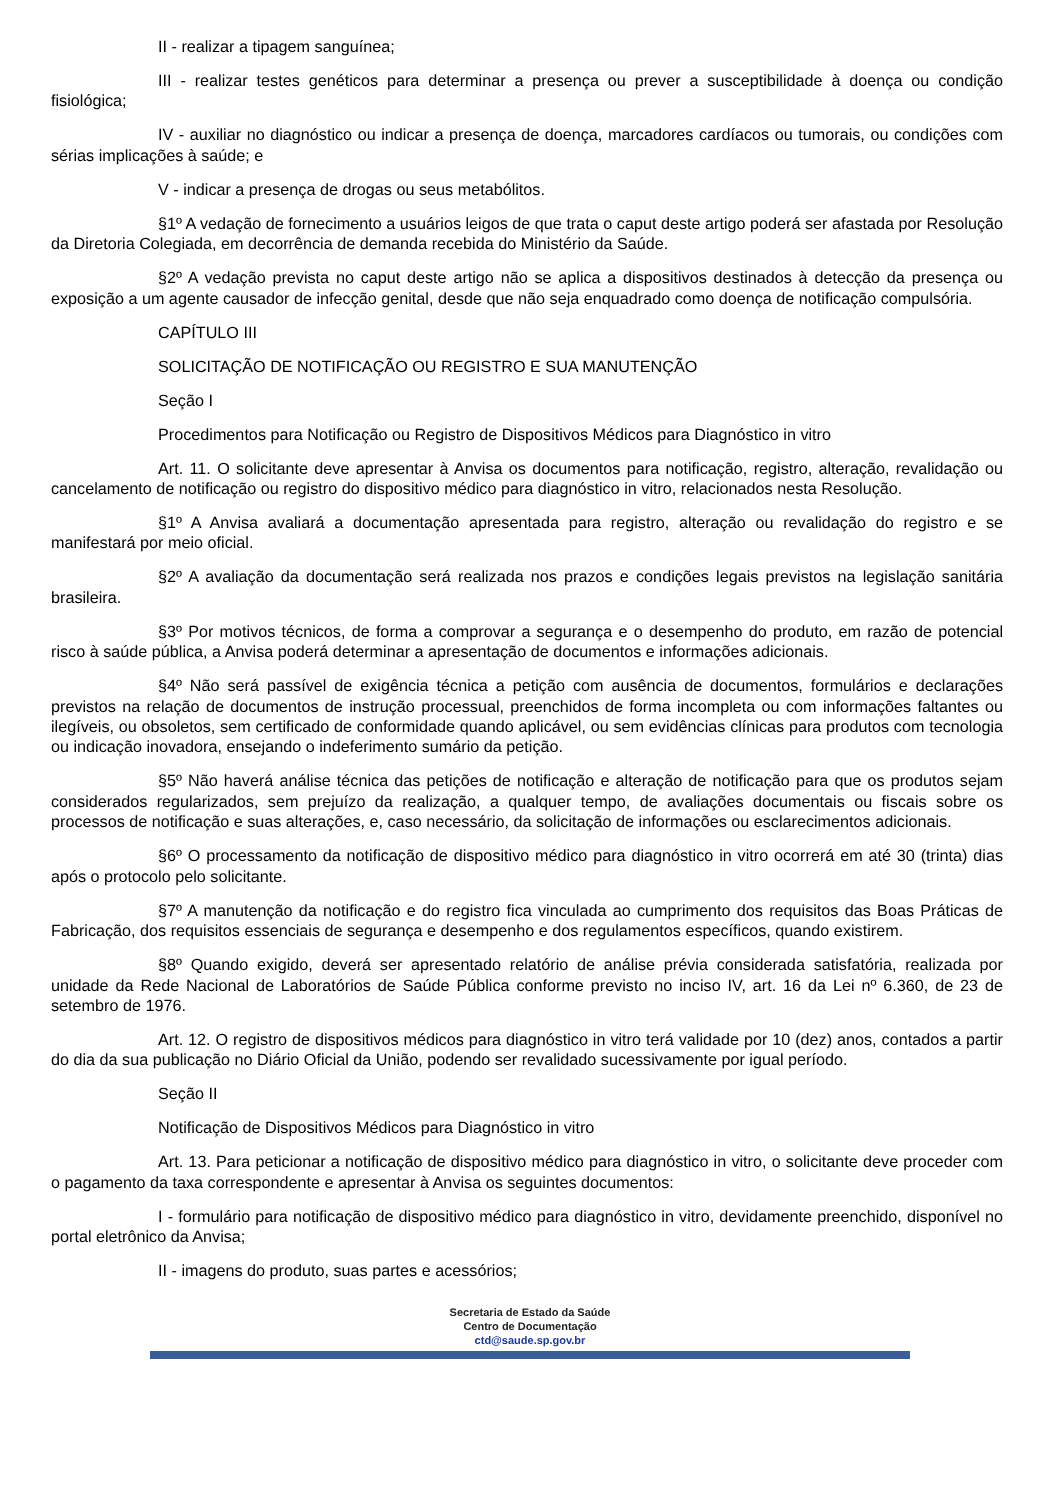II - realizar a tipagem sanguínea;
III - realizar testes genéticos para determinar a presença ou prever a susceptibilidade à doença ou condição fisiológica;
IV - auxiliar no diagnóstico ou indicar a presença de doença, marcadores cardíacos ou tumorais, ou condições com sérias implicações à saúde; e
V - indicar a presença de drogas ou seus metabólitos.
§1º A vedação de fornecimento a usuários leigos de que trata o caput deste artigo poderá ser afastada por Resolução da Diretoria Colegiada, em decorrência de demanda recebida do Ministério da Saúde.
§2º A vedação prevista no caput deste artigo não se aplica a dispositivos destinados à detecção da presença ou exposição a um agente causador de infecção genital, desde que não seja enquadrado como doença de notificação compulsória.
CAPÍTULO III
SOLICITAÇÃO DE NOTIFICAÇÃO OU REGISTRO E SUA MANUTENÇÃO
Seção I
Procedimentos para Notificação ou Registro de Dispositivos Médicos para Diagnóstico in vitro
Art. 11. O solicitante deve apresentar à Anvisa os documentos para notificação, registro, alteração, revalidação ou cancelamento de notificação ou registro do dispositivo médico para diagnóstico in vitro, relacionados nesta Resolução.
§1º A Anvisa avaliará a documentação apresentada para registro, alteração ou revalidação do registro e se manifestará por meio oficial.
§2º A avaliação da documentação será realizada nos prazos e condições legais previstos na legislação sanitária brasileira.
§3º Por motivos técnicos, de forma a comprovar a segurança e o desempenho do produto, em razão de potencial risco à saúde pública, a Anvisa poderá determinar a apresentação de documentos e informações adicionais.
§4º Não será passível de exigência técnica a petição com ausência de documentos, formulários e declarações previstos na relação de documentos de instrução processual, preenchidos de forma incompleta ou com informações faltantes ou ilegíveis, ou obsoletos, sem certificado de conformidade quando aplicável, ou sem evidências clínicas para produtos com tecnologia ou indicação inovadora, ensejando o indeferimento sumário da petição.
§5º Não haverá análise técnica das petições de notificação e alteração de notificação para que os produtos sejam considerados regularizados, sem prejuízo da realização, a qualquer tempo, de avaliações documentais ou fiscais sobre os processos de notificação e suas alterações, e, caso necessário, da solicitação de informações ou esclarecimentos adicionais.
§6º O processamento da notificação de dispositivo médico para diagnóstico in vitro ocorrerá em até 30 (trinta) dias após o protocolo pelo solicitante.
§7º A manutenção da notificação e do registro fica vinculada ao cumprimento dos requisitos das Boas Práticas de Fabricação, dos requisitos essenciais de segurança e desempenho e dos regulamentos específicos, quando existirem.
§8º Quando exigido, deverá ser apresentado relatório de análise prévia considerada satisfatória, realizada por unidade da Rede Nacional de Laboratórios de Saúde Pública conforme previsto no inciso IV, art. 16 da Lei nº 6.360, de 23 de setembro de 1976.
Art. 12. O registro de dispositivos médicos para diagnóstico in vitro terá validade por 10 (dez) anos, contados a partir do dia da sua publicação no Diário Oficial da União, podendo ser revalidado sucessivamente por igual período.
Seção II
Notificação de Dispositivos Médicos para Diagnóstico in vitro
Art. 13. Para peticionar a notificação de dispositivo médico para diagnóstico in vitro, o solicitante deve proceder com o pagamento da taxa correspondente e apresentar à Anvisa os seguintes documentos:
I - formulário para notificação de dispositivo médico para diagnóstico in vitro, devidamente preenchido, disponível no portal eletrônico da Anvisa;
II - imagens do produto, suas partes e acessórios;
Secretaria de Estado da Saúde
Centro de Documentação
ctd@saude.sp.gov.br